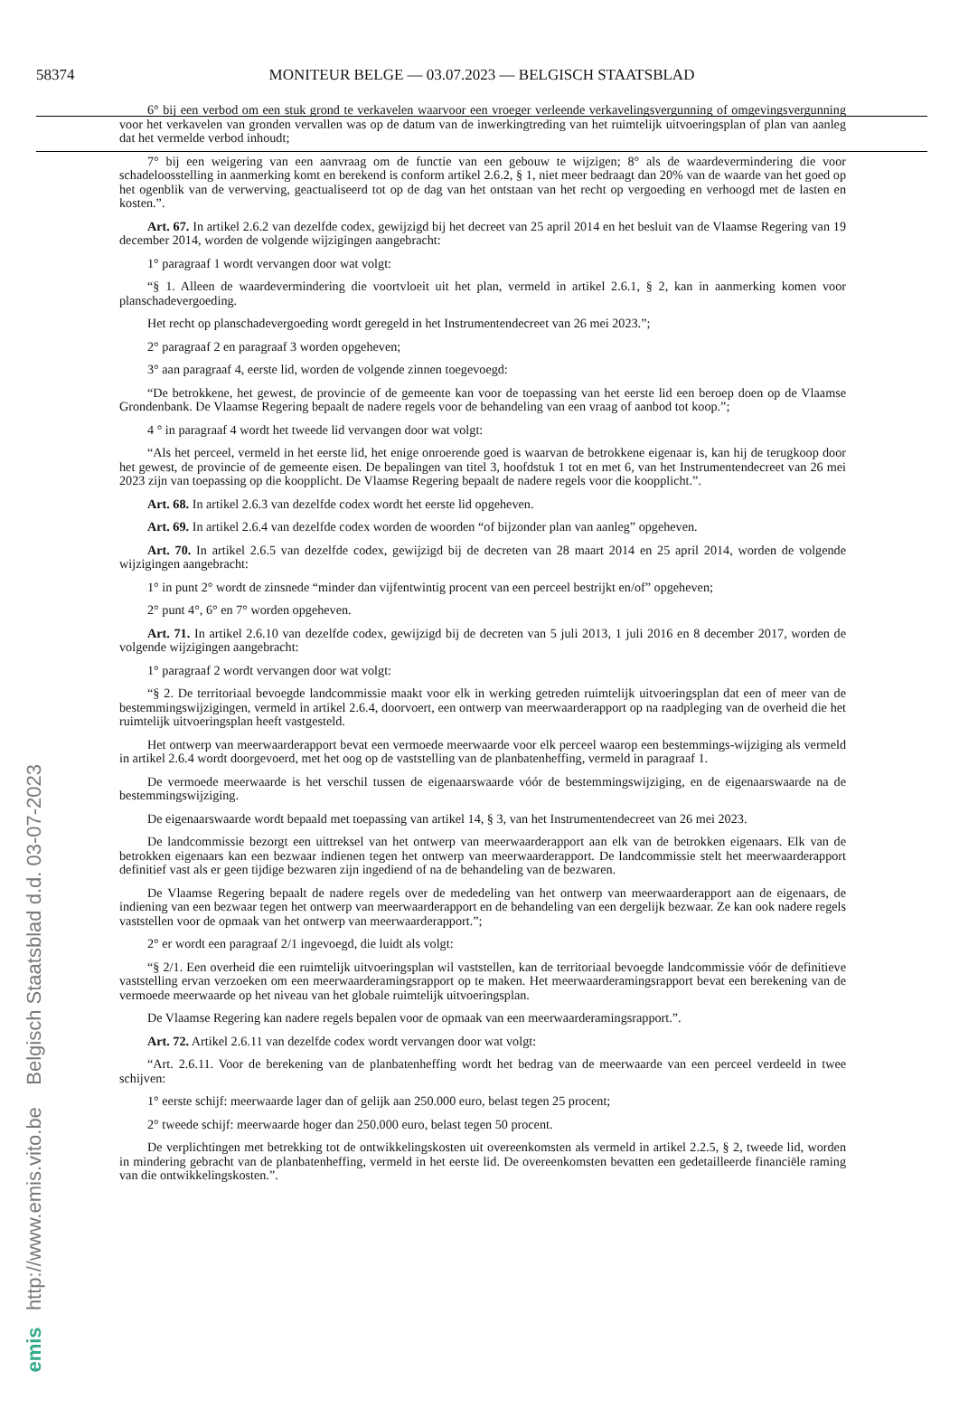58374 MONITEUR BELGE — 03.07.2023 — BELGISCH STAATSBLAD
emis http://www.emis.vito.be Belgisch Staatsblad d.d. 03-07-2023
6° bij een verbod om een stuk grond te verkavelen waarvoor een vroeger verleende verkavelingsvergunning of omgevingsvergunning voor het verkavelen van gronden vervallen was op de datum van de inwerkingtreding van het ruimtelijk uitvoeringsplan of plan van aanleg dat het vermelde verbod inhoudt;
7° bij een weigering van een aanvraag om de functie van een gebouw te wijzigen; 8° als de waardevermindering die voor schadeloosstelling in aanmerking komt en berekend is conform artikel 2.6.2, § 1, niet meer bedraagt dan 20% van de waarde van het goed op het ogenblik van de verwerving, geactualiseerd tot op de dag van het ontstaan van het recht op vergoeding en verhoogd met de lasten en kosten.”.
Art. 67. In artikel 2.6.2 van dezelfde codex, gewijzigd bij het decreet van 25 april 2014 en het besluit van de Vlaamse Regering van 19 december 2014, worden de volgende wijzigingen aangebracht:
1° paragraaf 1 wordt vervangen door wat volgt:
“§ 1. Alleen de waardevermindering die voortvloeit uit het plan, vermeld in artikel 2.6.1, § 2, kan in aanmerking komen voor planschadevergoeding.
Het recht op planschadevergoeding wordt geregeld in het Instrumentendecreet van 26 mei 2023.”;
2° paragraaf 2 en paragraaf 3 worden opgeheven;
3° aan paragraaf 4, eerste lid, worden de volgende zinnen toegevoegd:
“De betrokkene, het gewest, de provincie of de gemeente kan voor de toepassing van het eerste lid een beroep doen op de Vlaamse Grondenbank. De Vlaamse Regering bepaalt de nadere regels voor de behandeling van een vraag of aanbod tot koop.”;
4 ° in paragraaf 4 wordt het tweede lid vervangen door wat volgt:
“Als het perceel, vermeld in het eerste lid, het enige onroerende goed is waarvan de betrokkene eigenaar is, kan hij de terugkoop door het gewest, de provincie of de gemeente eisen. De bepalingen van titel 3, hoofdstuk 1 tot en met 6, van het Instrumentendecreet van 26 mei 2023 zijn van toepassing op die koopplicht. De Vlaamse Regering bepaalt de nadere regels voor die koopplicht.”.
Art. 68. In artikel 2.6.3 van dezelfde codex wordt het eerste lid opgeheven.
Art. 69. In artikel 2.6.4 van dezelfde codex worden de woorden “of bijzonder plan van aanleg” opgeheven.
Art. 70. In artikel 2.6.5 van dezelfde codex, gewijzigd bij de decreten van 28 maart 2014 en 25 april 2014, worden de volgende wijzigingen aangebracht:
1° in punt 2° wordt de zinsnede “minder dan vijfentwintig procent van een perceel bestrijkt en/of” opgeheven;
2° punt 4°, 6° en 7° worden opgeheven.
Art. 71. In artikel 2.6.10 van dezelfde codex, gewijzigd bij de decreten van 5 juli 2013, 1 juli 2016 en 8 december 2017, worden de volgende wijzigingen aangebracht:
1° paragraaf 2 wordt vervangen door wat volgt:
“§ 2. De territoriaal bevoegde landcommissie maakt voor elk in werking getreden ruimtelijk uitvoeringsplan dat een of meer van de bestemmingswijzigingen, vermeld in artikel 2.6.4, doorvoert, een ontwerp van meerwaarderapport op na raadpleging van de overheid die het ruimtelijk uitvoeringsplan heeft vastgesteld.
Het ontwerp van meerwaarderapport bevat een vermoede meerwaarde voor elk perceel waarop een bestemmings-wijziging als vermeld in artikel 2.6.4 wordt doorgevoerd, met het oog op de vaststelling van de planbatenheffing, vermeld in paragraaf 1.
De vermoede meerwaarde is het verschil tussen de eigenaarswaarde vóór de bestemmingswijziging, en de eigenaarswaarde na de bestemmingswijziging.
De eigenaarswaarde wordt bepaald met toepassing van artikel 14, § 3, van het Instrumentendecreet van 26 mei 2023.
De landcommissie bezorgt een uittreksel van het ontwerp van meerwaarderapport aan elk van de betrokken eigenaars. Elk van de betrokken eigenaars kan een bezwaar indienen tegen het ontwerp van meerwaarderapport. De landcommissie stelt het meerwaarderapport definitief vast als er geen tijdige bezwaren zijn ingediend of na de behandeling van de bezwaren.
De Vlaamse Regering bepaalt de nadere regels over de mededeling van het ontwerp van meerwaarderapport aan de eigenaars, de indiening van een bezwaar tegen het ontwerp van meerwaarderapport en de behandeling van een dergelijk bezwaar. Ze kan ook nadere regels vaststellen voor de opmaak van het ontwerp van meerwaarderapport.”;
2° er wordt een paragraaf 2/1 ingevoegd, die luidt als volgt:
“§ 2/1. Een overheid die een ruimtelijk uitvoeringsplan wil vaststellen, kan de territoriaal bevoegde landcommissie vóór de definitieve vaststelling ervan verzoeken om een meerwaarderamingsrapport op te maken. Het meerwaarderamingsrapport bevat een berekening van de vermoede meerwaarde op het niveau van het globale ruimtelijk uitvoeringsplan.
De Vlaamse Regering kan nadere regels bepalen voor de opmaak van een meerwaarderamingsrapport.”.
Art. 72. Artikel 2.6.11 van dezelfde codex wordt vervangen door wat volgt:
“Art. 2.6.11. Voor de berekening van de planbatenheffing wordt het bedrag van de meerwaarde van een perceel verdeeld in twee schijven:
1° eerste schijf: meerwaarde lager dan of gelijk aan 250.000 euro, belast tegen 25 procent;
2° tweede schijf: meerwaarde hoger dan 250.000 euro, belast tegen 50 procent.
De verplichtingen met betrekking tot de ontwikkelingskosten uit overeenkomsten als vermeld in artikel 2.2.5, § 2, tweede lid, worden in mindering gebracht van de planbatenheffing, vermeld in het eerste lid. De overeenkomsten bevatten een gedetailleerde financiële raming van die ontwikkelingskosten.”.